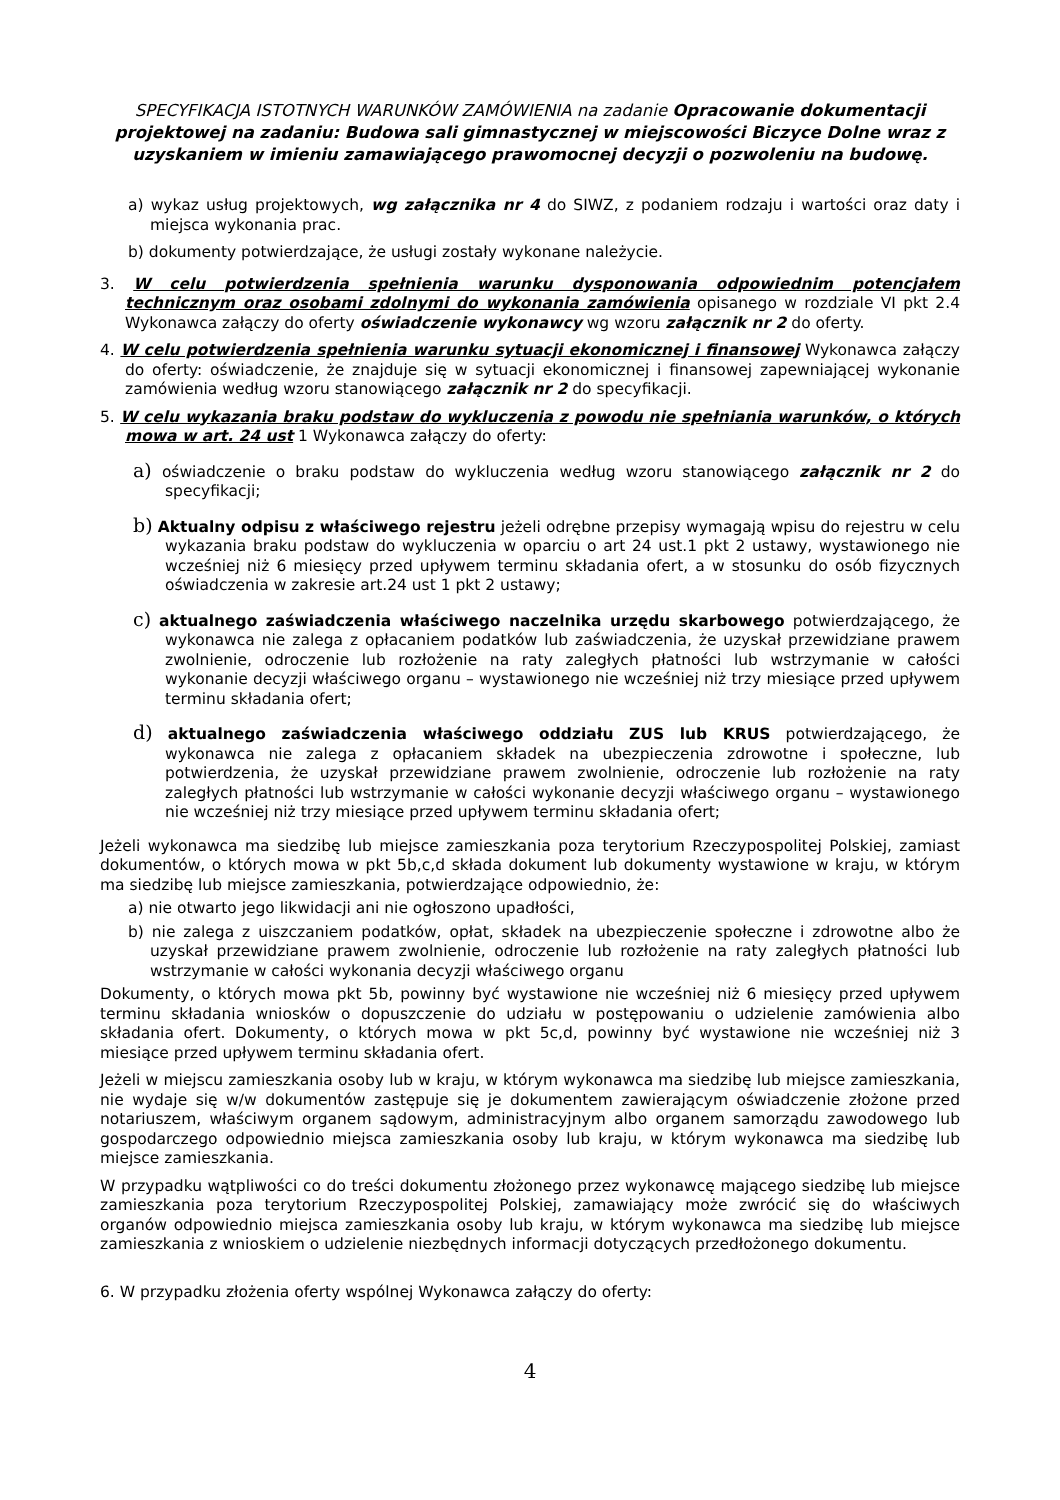SPECYFIKACJA ISTOTNYCH WARUNKÓW ZAMÓWIENIA na zadanie Opracowanie dokumentacji projektowej na zadaniu: Budowa sali gimnastycznej w miejscowości Biczyce Dolne wraz z uzyskaniem w imieniu zamawiającego prawomocnej decyzji o pozwoleniu na budowę.
a) wykaz usług projektowych, wg załącznika nr 4 do SIWZ, z podaniem rodzaju i wartości oraz daty i miejsca wykonania prac.
b) dokumenty potwierdzające, że usługi zostały wykonane należycie.
3. W celu potwierdzenia spełnienia warunku dysponowania odpowiednim potencjałem technicznym oraz osobami zdolnymi do wykonania zamówienia opisanego w rozdziale VI pkt 2.4 Wykonawca załączy do oferty oświadczenie wykonawcy wg wzoru załącznik nr 2 do oferty.
4. W celu potwierdzenia spełnienia warunku sytuacji ekonomicznej i finansowej Wykonawca załączy do oferty: oświadczenie, że znajduje się w sytuacji ekonomicznej i finansowej zapewniającej wykonanie zamówienia według wzoru stanowiącego załącznik nr 2 do specyfikacji.
5. W celu wykazania braku podstaw do wykluczenia z powodu nie spełniania warunków, o których mowa w art. 24 ust 1 Wykonawca załączy do oferty:
a) oświadczenie o braku podstaw do wykluczenia według wzoru stanowiącego załącznik nr 2 do specyfikacji;
b) Aktualny odpisu z właściwego rejestru jeżeli odrębne przepisy wymagają wpisu do rejestru w celu wykazania braku podstaw do wykluczenia w oparciu o art 24 ust.1 pkt 2 ustawy, wystawionego nie wcześniej niż 6 miesięcy przed upływem terminu składania ofert, a w stosunku do osób fizycznych oświadczenia w zakresie art.24 ust 1 pkt 2 ustawy;
c) aktualnego zaświadczenia właściwego naczelnika urzędu skarbowego potwierdzającego, że wykonawca nie zalega z opłacaniem podatków lub zaświadczenia, że uzyskał przewidziane prawem zwolnienie, odroczenie lub rozłożenie na raty zaległych płatności lub wstrzymanie w całości wykonanie decyzji właściwego organu – wystawionego nie wcześniej niż trzy miesiące przed upływem terminu składania ofert;
d) aktualnego zaświadczenia właściwego oddziału ZUS lub KRUS potwierdzającego, że wykonawca nie zalega z opłacaniem składek na ubezpieczenia zdrowotne i społeczne, lub potwierdzenia, że uzyskał przewidziane prawem zwolnienie, odroczenie lub rozłożenie na raty zaległych płatności lub wstrzymanie w całości wykonanie decyzji właściwego organu – wystawionego nie wcześniej niż trzy miesiące przed upływem terminu składania ofert;
Jeżeli wykonawca ma siedzibę lub miejsce zamieszkania poza terytorium Rzeczypospolitej Polskiej, zamiast dokumentów, o których mowa w pkt 5b,c,d składa dokument lub dokumenty wystawione w kraju, w którym ma siedzibę lub miejsce zamieszkania, potwierdzające odpowiednio, że:
a) nie otwarto jego likwidacji ani nie ogłoszono upadłości,
b) nie zalega z uiszczaniem podatków, opłat, składek na ubezpieczenie społeczne i zdrowotne albo że uzyskał przewidziane prawem zwolnienie, odroczenie lub rozłożenie na raty zaległych płatności lub wstrzymanie w całości wykonania decyzji właściwego organu
Dokumenty, o których mowa pkt 5b, powinny być wystawione nie wcześniej niż 6 miesięcy przed upływem terminu składania wniosków o dopuszczenie do udziału w postępowaniu o udzielenie zamówienia albo składania ofert. Dokumenty, o których mowa w pkt 5c,d, powinny być wystawione nie wcześniej niż 3 miesiące przed upływem terminu składania ofert.
Jeżeli w miejscu zamieszkania osoby lub w kraju, w którym wykonawca ma siedzibę lub miejsce zamieszkania, nie wydaje się w/w dokumentów zastępuje się je dokumentem zawierającym oświadczenie złożone przed notariuszem, właściwym organem sądowym, administracyjnym albo organem samorządu zawodowego lub gospodarczego odpowiednio miejsca zamieszkania osoby lub kraju, w którym wykonawca ma siedzibę lub miejsce zamieszkania.
W przypadku wątpliwości co do treści dokumentu złożonego przez wykonawcę mającego siedzibę lub miejsce zamieszkania poza terytorium Rzeczypospolitej Polskiej, zamawiający może zwrócić się do właściwych organów odpowiednio miejsca zamieszkania osoby lub kraju, w którym wykonawca ma siedzibę lub miejsce zamieszkania z wnioskiem o udzielenie niezbędnych informacji dotyczących przedłożonego dokumentu.
6. W przypadku złożenia oferty wspólnej Wykonawca załączy do oferty:
4